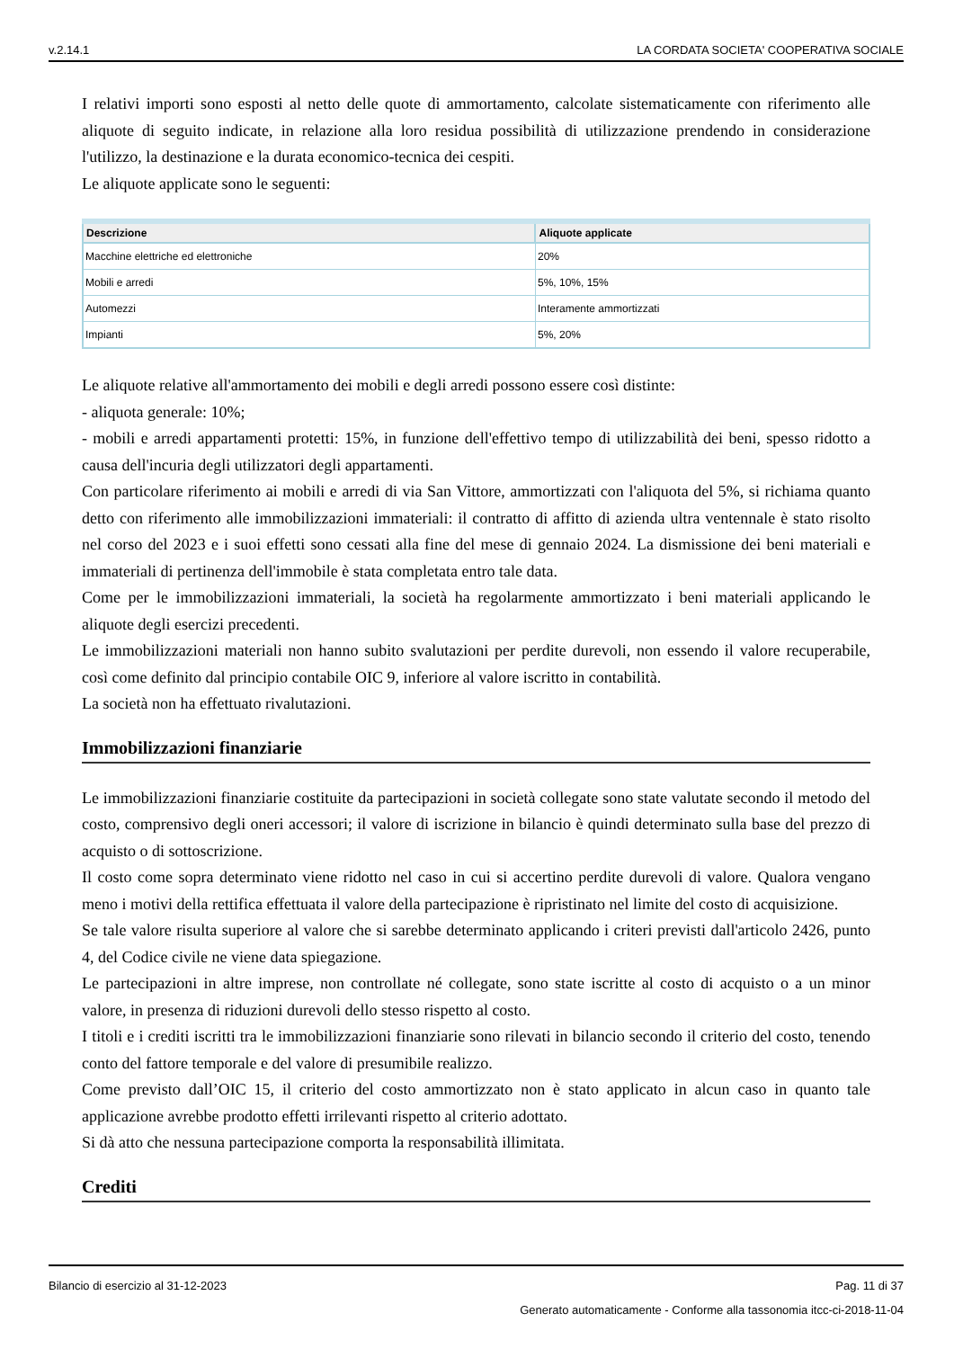v.2.14.1 LA CORDATA SOCIETA' COOPERATIVA SOCIALE
I relativi importi sono esposti al netto delle quote di ammortamento, calcolate sistematicamente con riferimento alle aliquote di seguito indicate, in relazione alla loro residua possibilità di utilizzazione prendendo in considerazione l'utilizzo, la destinazione e la durata economico-tecnica dei cespiti.
Le aliquote applicate sono le seguenti:
| Descrizione | Aliquote applicate |
| --- | --- |
| Macchine elettriche ed elettroniche | 20% |
| Mobili e arredi | 5%, 10%, 15% |
| Automezzi | Interamente ammortizzati |
| Impianti | 5%, 20% |
Le aliquote relative all'ammortamento dei mobili e degli arredi possono essere così distinte:
- aliquota generale: 10%;
- mobili e arredi appartamenti protetti: 15%, in funzione dell'effettivo tempo di utilizzabilità dei beni, spesso ridotto a causa dell'incuria degli utilizzatori degli appartamenti.
Con particolare riferimento ai mobili e arredi di via San Vittore, ammortizzati con l'aliquota del 5%, si richiama quanto detto con riferimento alle immobilizzazioni immateriali: il contratto di affitto di azienda ultra ventennale è stato risolto nel corso del 2023 e i suoi effetti sono cessati alla fine del mese di gennaio 2024. La dismissione dei beni materiali e immateriali di pertinenza dell'immobile è stata completata entro tale data.
Come per le immobilizzazioni immateriali, la società ha regolarmente ammortizzato i beni materiali applicando le aliquote degli esercizi precedenti.
Le immobilizzazioni materiali non hanno subito svalutazioni per perdite durevoli, non essendo il valore recuperabile, così come definito dal principio contabile OIC 9, inferiore al valore iscritto in contabilità.
La società non ha effettuato rivalutazioni.
Immobilizzazioni finanziarie
Le immobilizzazioni finanziarie costituite da partecipazioni in società collegate sono state valutate secondo il metodo del costo, comprensivo degli oneri accessori; il valore di iscrizione in bilancio è quindi determinato sulla base del prezzo di acquisto o di sottoscrizione.
Il costo come sopra determinato viene ridotto nel caso in cui si accertino perdite durevoli di valore. Qualora vengano meno i motivi della rettifica effettuata il valore della partecipazione è ripristinato nel limite del costo di acquisizione.
Se tale valore risulta superiore al valore che si sarebbe determinato applicando i criteri previsti dall'articolo 2426, punto 4, del Codice civile ne viene data spiegazione.
Le partecipazioni in altre imprese, non controllate né collegate, sono state iscritte al costo di acquisto o a un minor valore, in presenza di riduzioni durevoli dello stesso rispetto al costo.
I titoli e i crediti iscritti tra le immobilizzazioni finanziarie sono rilevati in bilancio secondo il criterio del costo, tenendo conto del fattore temporale e del valore di presumibile realizzo.
Come previsto dall’OIC 15, il criterio del costo ammortizzato non è stato applicato in alcun caso in quanto tale applicazione avrebbe prodotto effetti irrilevanti rispetto al criterio adottato.
Si dà atto che nessuna partecipazione comporta la responsabilità illimitata.
Crediti
Bilancio di esercizio al 31-12-2023 Pag. 11 di 37
Generato automaticamente - Conforme alla tassonomia itcc-ci-2018-11-04